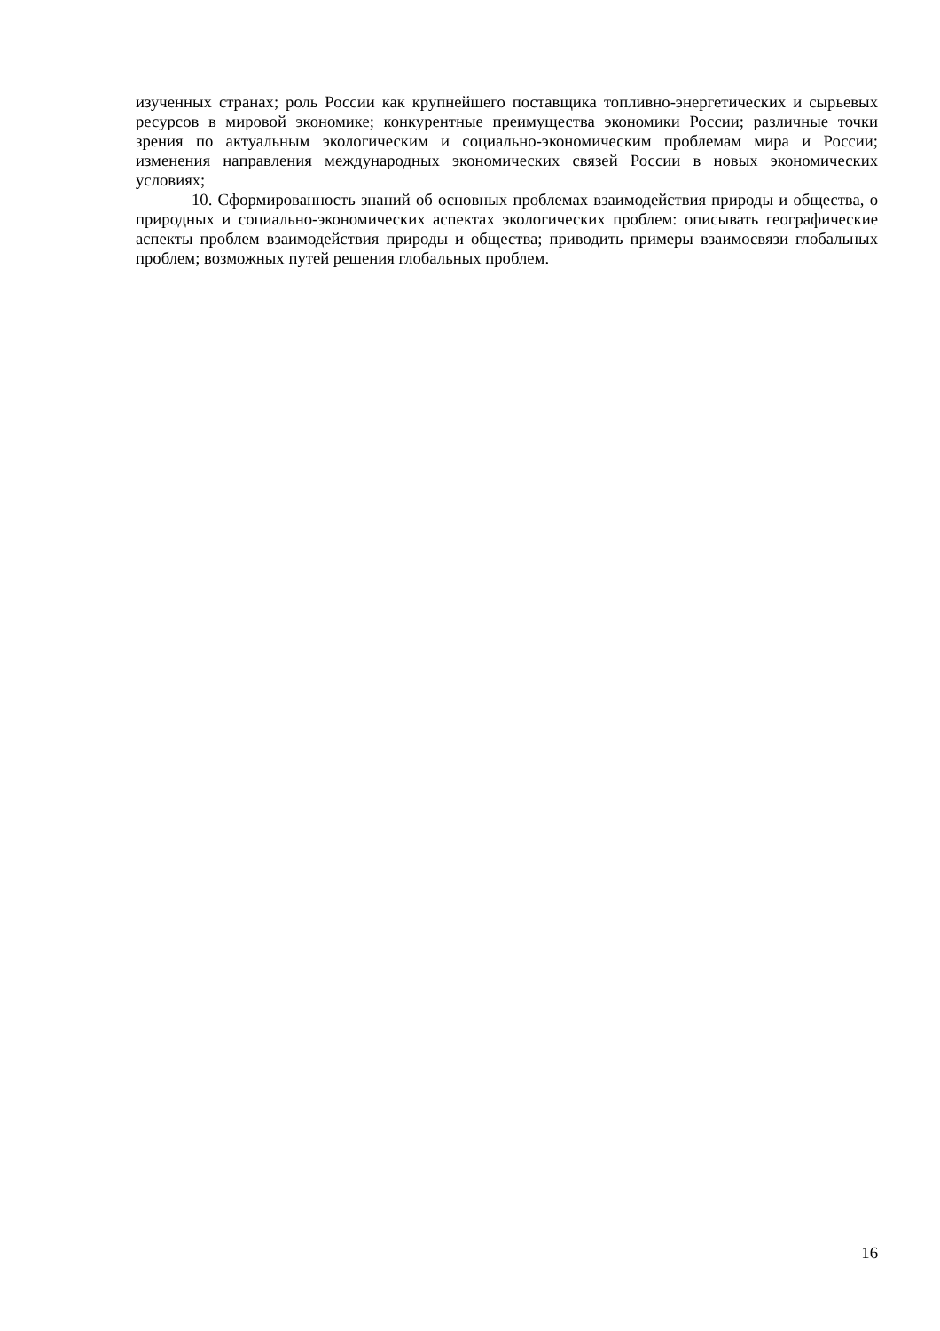изученных странах; роль России как крупнейшего поставщика топливно-энергетических и сырьевых ресурсов в мировой экономике; конкурентные преимущества экономики России; различные точки зрения по актуальным экологическим и социально-экономическим проблемам мира и России; изменения направления международных экономических связей России в новых экономических условиях;
10. Сформированность знаний об основных проблемах взаимодействия природы и общества, о природных и социально-экономических аспектах экологических проблем: описывать географические аспекты проблем взаимодействия природы и общества; приводить примеры взаимосвязи глобальных проблем; возможных путей решения глобальных проблем.
16